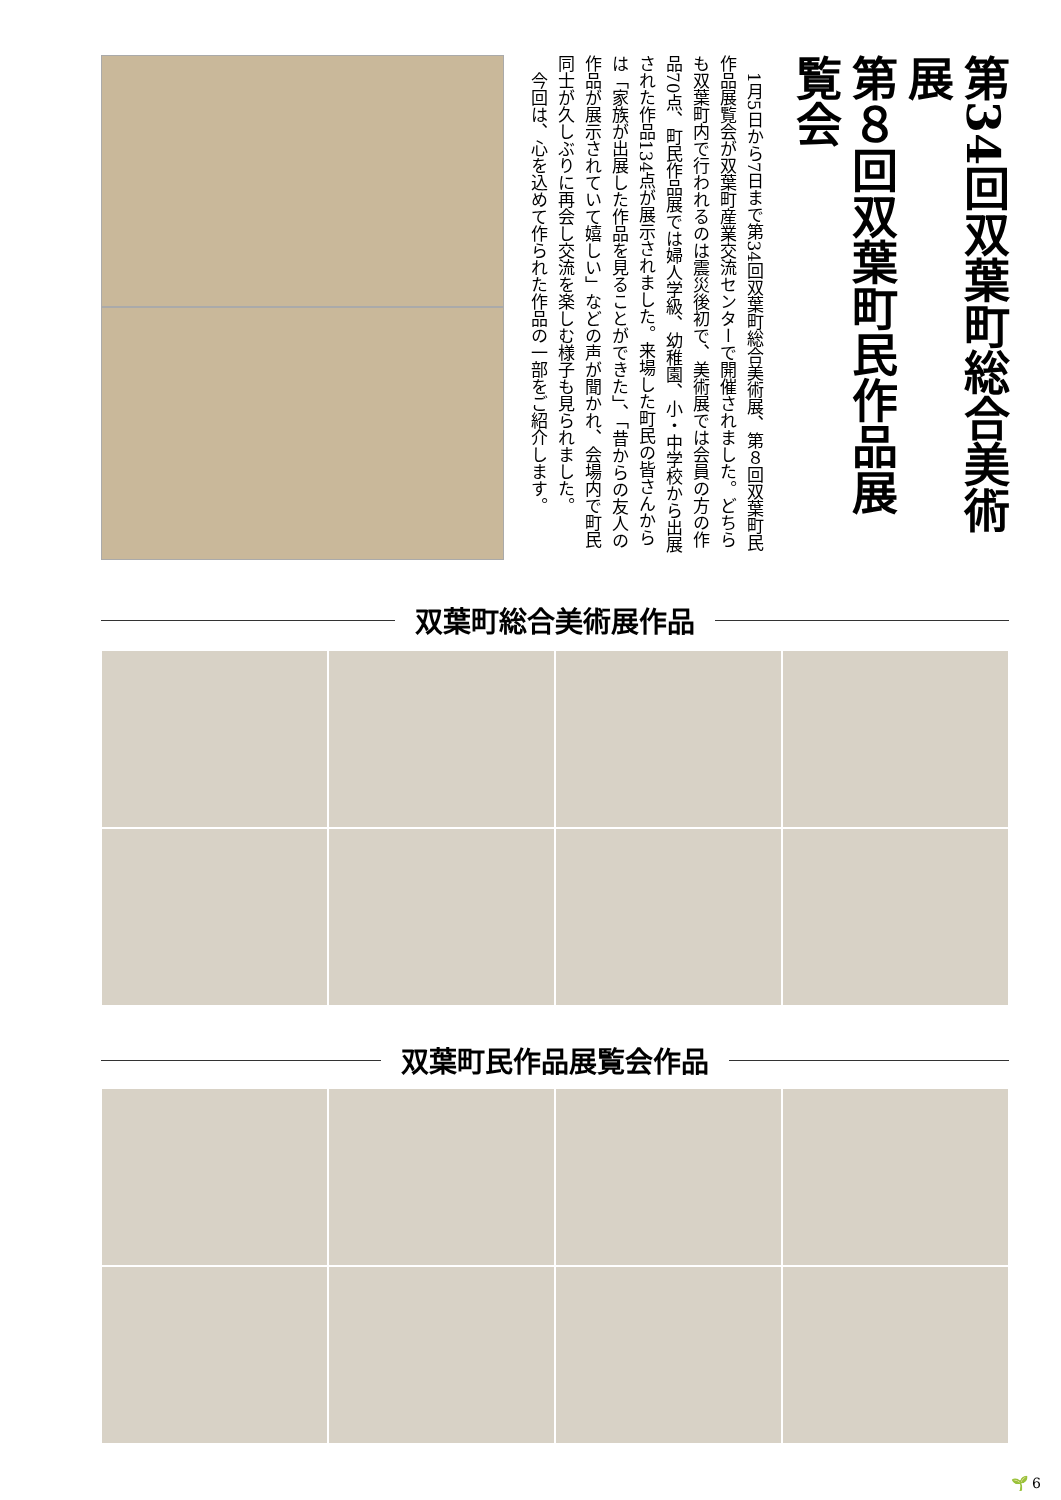第34回双葉町総合美術展
第８回双葉町民作品展覧会
　1月5日から7日まで第34回双葉町総合美術展、第８回双葉町民作品展覧会が双葉町産業交流センターで開催されました。どちらも双葉町内で行われるのは震災後初で、美術展では会員の方の作品70点、町民作品展では婦人学級、幼稚園、小・中学校から出展された作品134点が展示されました。来場した町民の皆さんからは「家族が出展した作品を見ることができた」、「昔からの友人の作品が展示されていて嬉しい」などの声が聞かれ、会場内で町民同士が久しぶりに再会し交流を楽しむ様子も見られました。
　今回は、心を込めて作られた作品の一部をご紹介します。
双葉町総合美術展作品
双葉町民作品展覧会作品
🌱 6